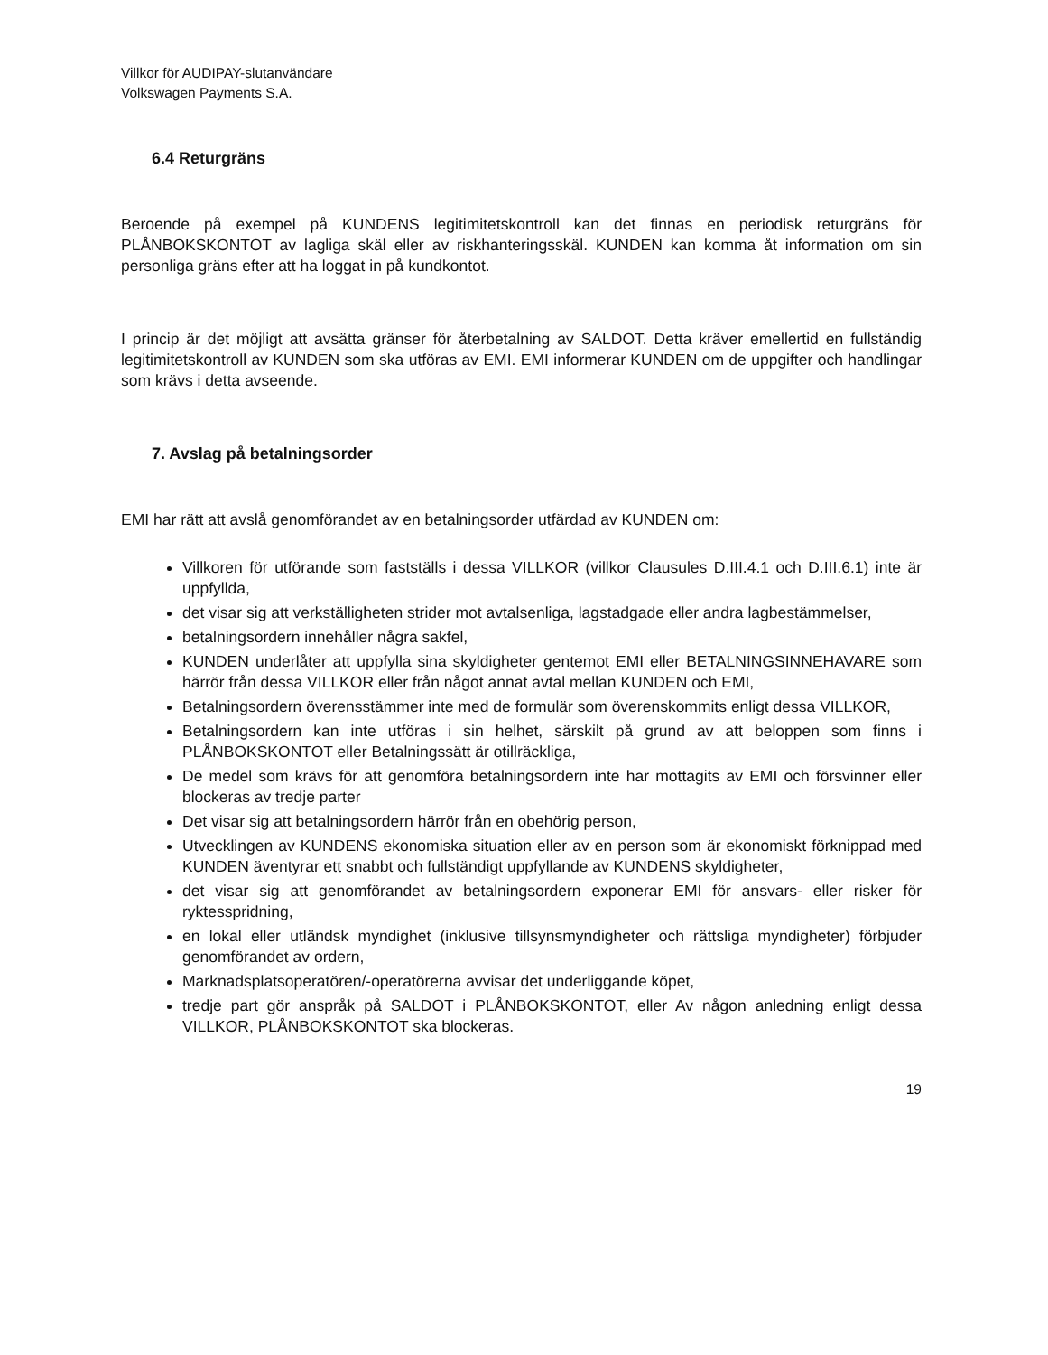Villkor för AUDIPAY-slutanvändare
Volkswagen Payments S.A.
6.4 Returgräns
Beroende på exempel på KUNDENS legitimitetskontroll kan det finnas en periodisk returgräns för PLÅNBOKSKONTOT av lagliga skäl eller av riskhanteringsskäl. KUNDEN kan komma åt information om sin personliga gräns efter att ha loggat in på kundkontot.
I princip är det möjligt att avsätta gränser för återbetalning av SALDOT. Detta kräver emellertid en fullständig legitimitetskontroll av KUNDEN som ska utföras av EMI. EMI informerar KUNDEN om de uppgifter och handlingar som krävs i detta avseende.
7. Avslag på betalningsorder
EMI har rätt att avslå genomförandet av en betalningsorder utfärdad av KUNDEN om:
Villkoren för utförande som fastställs i dessa VILLKOR (villkor Clausules D.III.4.1 och D.III.6.1) inte är uppfyllda,
det visar sig att verkställigheten strider mot avtalsenliga, lagstadgade eller andra lagbestämmelser,
betalningsordern innehåller några sakfel,
KUNDEN underlåter att uppfylla sina skyldigheter gentemot EMI eller BETALNINGSINNEHAVARE som härrör från dessa VILLKOR eller från något annat avtal mellan KUNDEN och EMI,
Betalningsordern överensstämmer inte med de formulär som överenskommits enligt dessa VILLKOR,
Betalningsordern kan inte utföras i sin helhet, särskilt på grund av att beloppen som finns i PLÅNBOKSKONTOT eller Betalningssätt är otillräckliga,
De medel som krävs för att genomföra betalningsordern inte har mottagits av EMI och försvinner eller blockeras av tredje parter
Det visar sig att betalningsordern härrör från en obehörig person,
Utvecklingen av KUNDENS ekonomiska situation eller av en person som är ekonomiskt förknippad med KUNDEN äventyrar ett snabbt och fullständigt uppfyllande av KUNDENS skyldigheter,
det visar sig att genomförandet av betalningsordern exponerar EMI för ansvars- eller risker för ryktesspridning,
en lokal eller utländsk myndighet (inklusive tillsynsmyndigheter och rättsliga myndigheter) förbjuder genomförandet av ordern,
Marknadsplatsoperatören/-operatörerna avvisar det underliggande köpet,
tredje part gör anspråk på SALDOT i PLÅNBOKSKONTOT, eller Av någon anledning enligt dessa VILLKOR, PLÅNBOKSKONTOT ska blockeras.
19